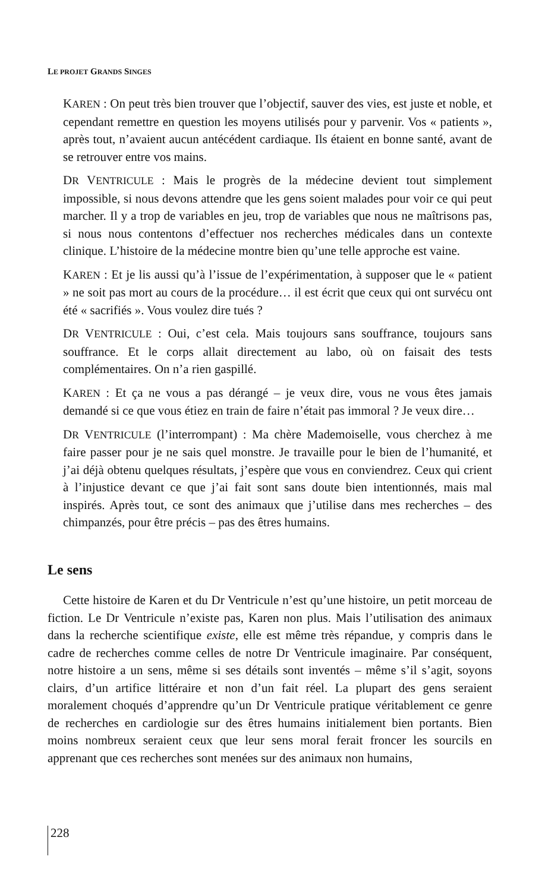LE PROJET GRANDS SINGES
KAREN : On peut très bien trouver que l’objectif, sauver des vies, est juste et noble, et cependant remettre en question les moyens utilisés pour y parvenir. Vos « patients », après tout, n’avaient aucun antécédent cardiaque. Ils étaient en bonne santé, avant de se retrouver entre vos mains.
DR VENTRICULE : Mais le progrès de la médecine devient tout simplement impossible, si nous devons attendre que les gens soient malades pour voir ce qui peut marcher. Il y a trop de variables en jeu, trop de variables que nous ne maîtrisons pas, si nous nous contentons d’effectuer nos recherches médicales dans un contexte clinique. L’histoire de la médecine montre bien qu’une telle approche est vaine.
KAREN : Et je lis aussi qu’à l’issue de l’expérimentation, à supposer que le « patient » ne soit pas mort au cours de la procédure… il est écrit que ceux qui ont survécu ont été « sacrifiés ». Vous voulez dire tués ?
DR VENTRICULE : Oui, c’est cela. Mais toujours sans souffrance, toujours sans souffrance. Et le corps allait directement au labo, où on faisait des tests complémentaires. On n’a rien gaspillé.
KAREN : Et ça ne vous a pas dérangé – je veux dire, vous ne vous êtes jamais demandé si ce que vous étiez en train de faire n’était pas immoral ? Je veux dire…
DR VENTRICULE (l’interrompant) : Ma chère Mademoiselle, vous cherchez à me faire passer pour je ne sais quel monstre. Je travaille pour le bien de l’humanité, et j’ai déjà obtenu quelques résultats, j’espère que vous en conviendrez. Ceux qui crient à l’injustice devant ce que j’ai fait sont sans doute bien intentionnés, mais mal inspirés. Après tout, ce sont des animaux que j’utilise dans mes recherches – des chimpanzés, pour être précis – pas des êtres humains.
Le sens
Cette histoire de Karen et du Dr Ventricule n’est qu’une histoire, un petit morceau de fiction. Le Dr Ventricule n’existe pas, Karen non plus. Mais l’utilisation des animaux dans la recherche scientifique existe, elle est même très répandue, y compris dans le cadre de recherches comme celles de notre Dr Ventricule imaginaire. Par conséquent, notre histoire a un sens, même si ses détails sont inventés – même s’il s’agit, soyons clairs, d’un artifice littéraire et non d’un fait réel. La plupart des gens seraient moralement choqués d’apprendre qu’un Dr Ventricule pratique véritablement ce genre de recherches en cardiologie sur des êtres humains initialement bien portants. Bien moins nombreux seraient ceux que leur sens moral ferait froncer les sourcils en apprenant que ces recherches sont menées sur des animaux non humains,
228